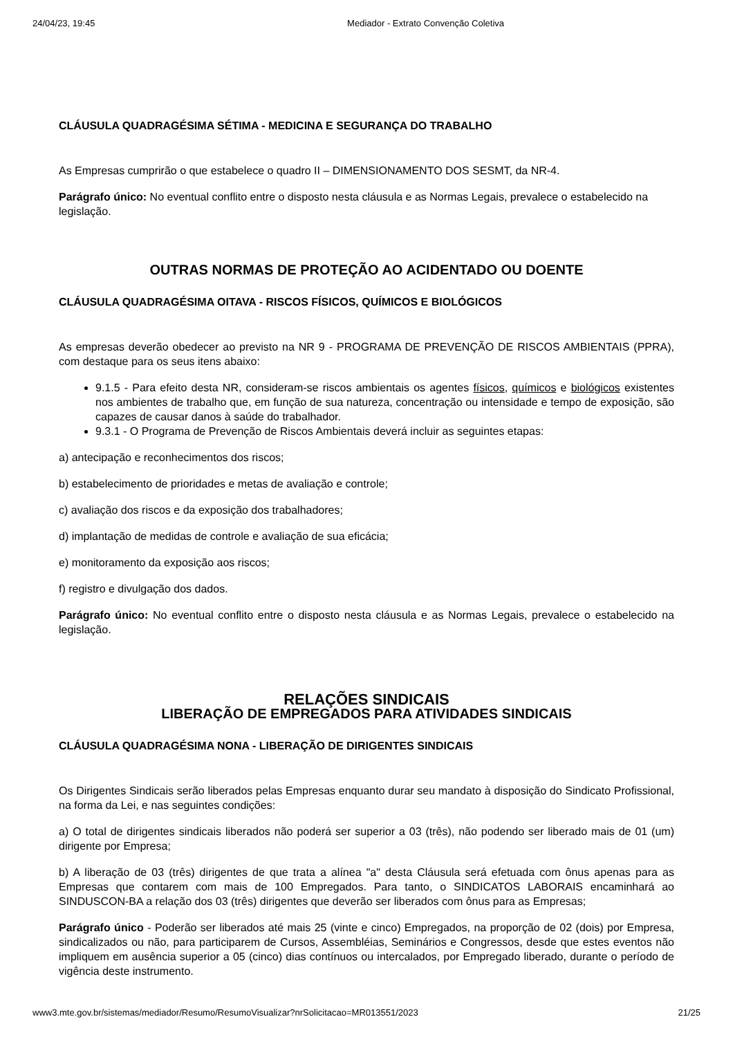24/04/23, 19:45 Mediador - Extrato Convenção Coletiva
CLÁUSULA QUADRAGÉSIMA SÉTIMA - MEDICINA E SEGURANÇA DO TRABALHO
As Empresas cumprirão o que estabelece o quadro II – DIMENSIONAMENTO DOS SESMT, da NR-4.
Parágrafo único: No eventual conflito entre o disposto nesta cláusula e as Normas Legais, prevalece o estabelecido na legislação.
OUTRAS NORMAS DE PROTEÇÃO AO ACIDENTADO OU DOENTE
CLÁUSULA QUADRAGÉSIMA OITAVA - RISCOS FÍSICOS, QUÍMICOS E BIOLÓGICOS
As empresas deverão obedecer ao previsto na NR 9 - PROGRAMA DE PREVENÇÃO DE RISCOS AMBIENTAIS (PPRA), com destaque para os seus itens abaixo:
9.1.5 - Para efeito desta NR, consideram-se riscos ambientais os agentes físicos, químicos e biológicos existentes nos ambientes de trabalho que, em função de sua natureza, concentração ou intensidade e tempo de exposição, são capazes de causar danos à saúde do trabalhador.
9.3.1 - O Programa de Prevenção de Riscos Ambientais deverá incluir as seguintes etapas:
a) antecipação e reconhecimentos dos riscos;
b) estabelecimento de prioridades e metas de avaliação e controle;
c) avaliação dos riscos e da exposição dos trabalhadores;
d) implantação de medidas de controle e avaliação de sua eficácia;
e) monitoramento da exposição aos riscos;
f) registro e divulgação dos dados.
Parágrafo único: No eventual conflito entre o disposto nesta cláusula e as Normas Legais, prevalece o estabelecido na legislação.
RELAÇÕES SINDICAIS
LIBERAÇÃO DE EMPREGADOS PARA ATIVIDADES SINDICAIS
CLÁUSULA QUADRAGÉSIMA NONA - LIBERAÇÃO DE DIRIGENTES SINDICAIS
Os Dirigentes Sindicais serão liberados pelas Empresas enquanto durar seu mandato à disposição do Sindicato Profissional, na forma da Lei, e nas seguintes condições:
a) O total de dirigentes sindicais liberados não poderá ser superior a 03 (três), não podendo ser liberado mais de 01 (um) dirigente por Empresa;
b) A liberação de 03 (três) dirigentes de que trata a alínea "a" desta Cláusula será efetuada com ônus apenas para as Empresas que contarem com mais de 100 Empregados. Para tanto, o SINDICATOS LABORAIS encaminhará ao SINDUSCON-BA a relação dos 03 (três) dirigentes que deverão ser liberados com ônus para as Empresas;
Parágrafo único - Poderão ser liberados até mais 25 (vinte e cinco) Empregados, na proporção de 02 (dois) por Empresa, sindicalizados ou não, para participarem de Cursos, Assembléias, Seminários e Congressos, desde que estes eventos não impliquem em ausência superior a 05 (cinco) dias contínuos ou intercalados, por Empregado liberado, durante o período de vigência deste instrumento.
www3.mte.gov.br/sistemas/mediador/Resumo/ResumoVisualizar?nrSolicitacao=MR013551/2023 21/25